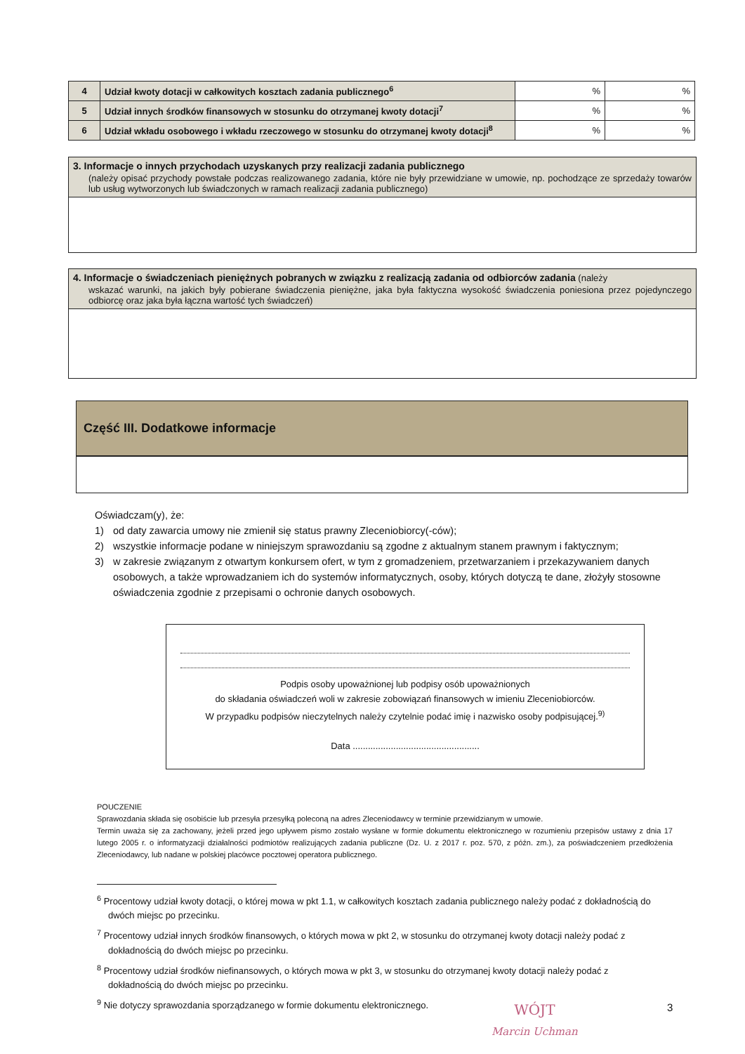| 4 | Udział kwoty dotacji w całkowitych kosztach zadania publicznego<sup>6</sup> | % | % |
| 5 | Udział innych środków finansowych w stosunku do otrzymanej kwoty dotacji<sup>7</sup> | % | % |
| 6 | Udział wkładu osobowego i wkładu rzeczowego w stosunku do otrzymanej kwoty dotacji<sup>8</sup> | % | % |
3. Informacje o innych przychodach uzyskanych przy realizacji zadania publicznego
(należy opisać przychody powstałe podczas realizowanego zadania, które nie były przewidziane w umowie, np. pochodzące ze sprzedaży towarów lub usług wytworzonych lub świadczonych w ramach realizacji zadania publicznego)
4. Informacje o świadczeniach pieniężnych pobranych w związku z realizacją zadania od odbiorców zadania (należy
wskazać warunki, na jakich były pobierane świadczenia pieniężne, jaka była faktyczna wysokość świadczenia poniesiona przez pojedynczego odbiorcę oraz jaka była łączna wartość tych świadczeń)
Część III. Dodatkowe informacje
Oświadczam(y), że:
1) od daty zawarcia umowy nie zmienił się status prawny Zleceniobiorcy(-ców);
2) wszystkie informacje podane w niniejszym sprawozdaniu są zgodne z aktualnym stanem prawnym i faktycznym;
3) w zakresie związanym z otwartym konkursem ofert, w tym z gromadzeniem, przetwarzaniem i przekazywaniem danych osobowych, a także wprowadzaniem ich do systemów informatycznych, osoby, których dotyczą te dane, złożyły stosowne oświadczenia zgodnie z przepisami o ochronie danych osobowych.
Podpis osoby upoważnionej lub podpisy osób upoważnionych
do składania oświadczeń woli w zakresie zobowiązań finansowych w imieniu Zleceniobiorców.
W przypadku podpisów nieczytelnych należy czytelnie podać imię i nazwisko osoby podpisującej.<sup>9)</sup>
Data ..................................................
POUCZENIE
Sprawozdania składa się osobiście lub przesyła przesyłką poleconą na adres Zleceniodawcy w terminie przewidzianym w umowie.
Termin uważa się za zachowany, jeżeli przed jego upływem pismo zostało wysłane w formie dokumentu elektronicznego w rozumieniu przepisów ustawy z dnia 17 lutego 2005 r. o informatyzacji działalności podmiotów realizujących zadania publiczne (Dz. U. z 2017 r. poz. 570, z późn. zm.), za poświadczeniem przedłożenia Zleceniodawcy, lub nadane w polskiej placówce pocztowej operatora publicznego.
<sup>6</sup> Procentowy udział kwoty dotacji, o której mowa w pkt 1.1, w całkowitych kosztach zadania publicznego należy podać z dokładnością do dwóch miejsc po przecinku.
<sup>7</sup> Procentowy udział innych środków finansowych, o których mowa w pkt 2, w stosunku do otrzymanej kwoty dotacji należy podać z dokładnością do dwóch miejsc po przecinku.
<sup>8</sup> Procentowy udział środków niefinansowych, o których mowa w pkt 3, w stosunku do otrzymanej kwoty dotacji należy podać z dokładnością do dwóch miejsc po przecinku.
<sup>9</sup> Nie dotyczy sprawozdania sporządzanego w formie dokumentu elektronicznego.
3
WÓJT
Marcin Uchman